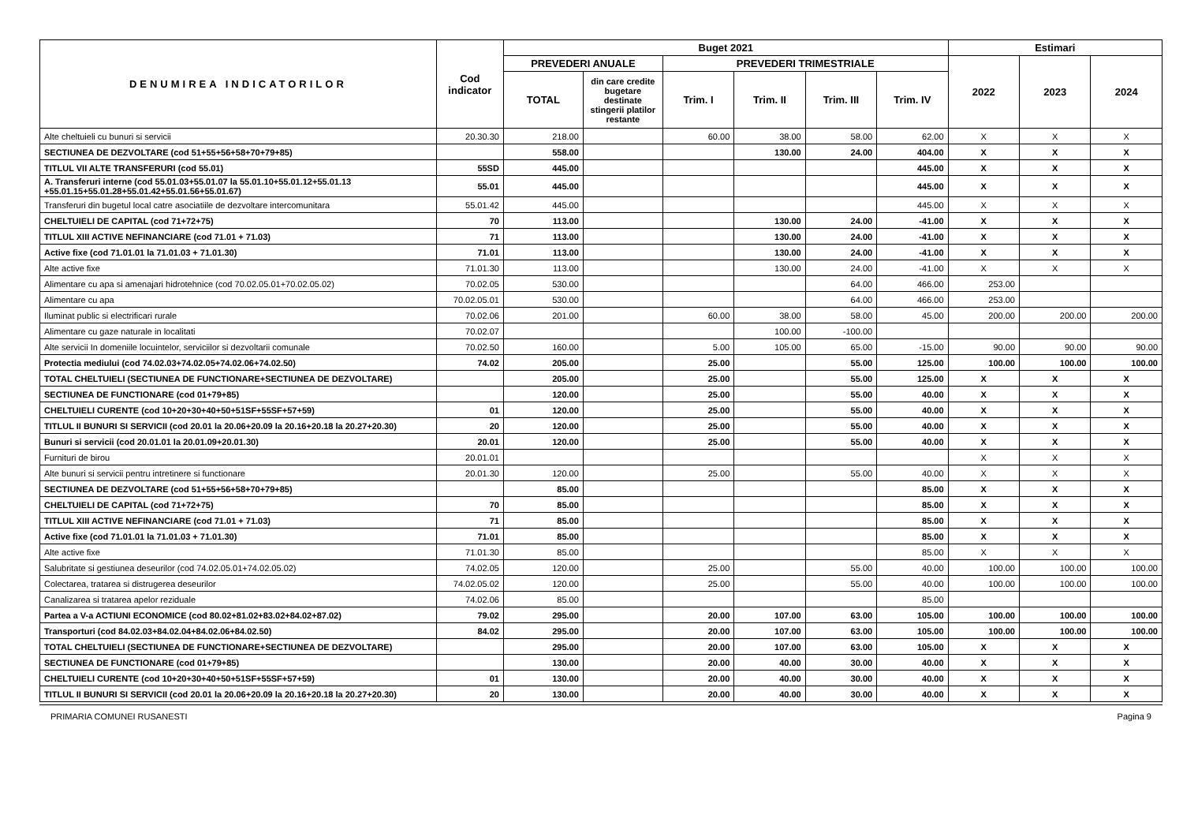| DENUMIREA INDICATORILOR | Cod indicator | Buget 2021 | | | | | | Estimari | | |
| --- | --- | --- | --- | --- | --- | --- | --- | --- | --- | --- |
| | | PREVEDERI ANUALE | | PREVEDERI TRIMESTRIALE | | | | 2022 | 2023 | 2024 |
| | | TOTAL | din care credite bugetare destinate stingerii platilor restante | Trim. I | Trim. II | Trim. III | Trim. IV | | | |
| Alte cheltuieli cu bunuri si servicii | 20.30.30 | 218.00 | | 60.00 | 38.00 | 58.00 | 62.00 | X | X | X |
| SECTIUNEA DE DEZVOLTARE (cod 51+55+56+58+70+79+85) | | 558.00 | | | 130.00 | 24.00 | 404.00 | X | X | X |
| TITLUL VII ALTE TRANSFERURI (cod 55.01) | 55SD | 445.00 | | | | | 445.00 | X | X | X |
| A. Transferuri interne (cod 55.01.03+55.01.07 la 55.01.10+55.01.12+55.01.13 +55.01.15+55.01.28+55.01.42+55.01.56+55.01.67) | 55.01 | 445.00 | | | | | 445.00 | X | X | X |
| Transferuri din bugetul local catre asociatiile de dezvoltare intercomunitara | 55.01.42 | 445.00 | | | | | 445.00 | X | X | X |
| CHELTUIELI DE CAPITAL (cod 71+72+75) | 70 | 113.00 | | | 130.00 | 24.00 | -41.00 | X | X | X |
| TITLUL XIII ACTIVE NEFINANCIARE (cod 71.01 + 71.03) | 71 | 113.00 | | | 130.00 | 24.00 | -41.00 | X | X | X |
| Active fixe (cod 71.01.01 la 71.01.03 + 71.01.30) | 71.01 | 113.00 | | | 130.00 | 24.00 | -41.00 | X | X | X |
| Alte active fixe | 71.01.30 | 113.00 | | | 130.00 | 24.00 | -41.00 | X | X | X |
| Alimentare cu apa si amenajari hidrotehnice (cod 70.02.05.01+70.02.05.02) | 70.02.05 | 530.00 | | | | 64.00 | 466.00 | 253.00 | | |
| Alimentare cu apa | 70.02.05.01 | 530.00 | | | | 64.00 | 466.00 | 253.00 | | |
| Iluminat public si electrificari rurale | 70.02.06 | 201.00 | | 60.00 | 38.00 | 58.00 | 45.00 | 200.00 | 200.00 | 200.00 |
| Alimentare cu gaze naturale in localitati | 70.02.07 | | | | 100.00 | -100.00 | | | | |
| Alte servicii In domeniile locuintelor, serviciilor si dezvoltarii comunale | 70.02.50 | 160.00 | | 5.00 | 105.00 | 65.00 | -15.00 | 90.00 | 90.00 | 90.00 |
| Protectia mediului (cod 74.02.03+74.02.05+74.02.06+74.02.50) | 74.02 | 205.00 | | 25.00 | | 55.00 | 125.00 | 100.00 | 100.00 | 100.00 |
| TOTAL CHELTUIELI (SECTIUNEA DE FUNCTIONARE+SECTIUNEA DE DEZVOLTARE) | | 205.00 | | 25.00 | | 55.00 | 125.00 | X | X | X |
| SECTIUNEA DE FUNCTIONARE (cod 01+79+85) | | 120.00 | | 25.00 | | 55.00 | 40.00 | X | X | X |
| CHELTUIELI CURENTE (cod 10+20+30+40+50+51SF+55SF+57+59) | 01 | 120.00 | | 25.00 | | 55.00 | 40.00 | X | X | X |
| TITLUL II BUNURI SI SERVICII (cod 20.01 la 20.06+20.09 la 20.16+20.18 la 20.27+20.30) | 20 | 120.00 | | 25.00 | | 55.00 | 40.00 | X | X | X |
| Bunuri si servicii (cod 20.01.01 la 20.01.09+20.01.30) | 20.01 | 120.00 | | 25.00 | | 55.00 | 40.00 | X | X | X |
| Furnituri de birou | 20.01.01 | | | | | | | X | X | X |
| Alte bunuri si servicii pentru intretinere si functionare | 20.01.30 | 120.00 | | 25.00 | | 55.00 | 40.00 | X | X | X |
| SECTIUNEA DE DEZVOLTARE (cod 51+55+56+58+70+79+85) | | 85.00 | | | | | 85.00 | X | X | X |
| CHELTUIELI DE CAPITAL (cod 71+72+75) | 70 | 85.00 | | | | | 85.00 | X | X | X |
| TITLUL XIII ACTIVE NEFINANCIARE (cod 71.01 + 71.03) | 71 | 85.00 | | | | | 85.00 | X | X | X |
| Active fixe (cod 71.01.01 la 71.01.03 + 71.01.30) | 71.01 | 85.00 | | | | | 85.00 | X | X | X |
| Alte active fixe | 71.01.30 | 85.00 | | | | | 85.00 | X | X | X |
| Salubritate si gestiunea deseurilor (cod 74.02.05.01+74.02.05.02) | 74.02.05 | 120.00 | | 25.00 | | 55.00 | 40.00 | 100.00 | 100.00 | 100.00 |
| Colectarea, tratarea si distrugerea deseurilor | 74.02.05.02 | 120.00 | | 25.00 | | 55.00 | 40.00 | 100.00 | 100.00 | 100.00 |
| Canalizarea si tratarea apelor reziduale | 74.02.06 | 85.00 | | | | | 85.00 | | | |
| Partea a V-a ACTIUNI ECONOMICE (cod 80.02+81.02+83.02+84.02+87.02) | 79.02 | 295.00 | | 20.00 | 107.00 | 63.00 | 105.00 | 100.00 | 100.00 | 100.00 |
| Transporturi (cod 84.02.03+84.02.04+84.02.06+84.02.50) | 84.02 | 295.00 | | 20.00 | 107.00 | 63.00 | 105.00 | 100.00 | 100.00 | 100.00 |
| TOTAL CHELTUIELI (SECTIUNEA DE FUNCTIONARE+SECTIUNEA DE DEZVOLTARE) | | 295.00 | | 20.00 | 107.00 | 63.00 | 105.00 | X | X | X |
| SECTIUNEA DE FUNCTIONARE (cod 01+79+85) | | 130.00 | | 20.00 | 40.00 | 30.00 | 40.00 | X | X | X |
| CHELTUIELI CURENTE (cod 10+20+30+40+50+51SF+55SF+57+59) | 01 | 130.00 | | 20.00 | 40.00 | 30.00 | 40.00 | X | X | X |
| TITLUL II BUNURI SI SERVICII (cod 20.01 la 20.06+20.09 la 20.16+20.18 la 20.27+20.30) | 20 | 130.00 | | 20.00 | 40.00 | 30.00 | 40.00 | X | X | X |
PRIMARIA COMUNEI RUSANESTI Pagina 9